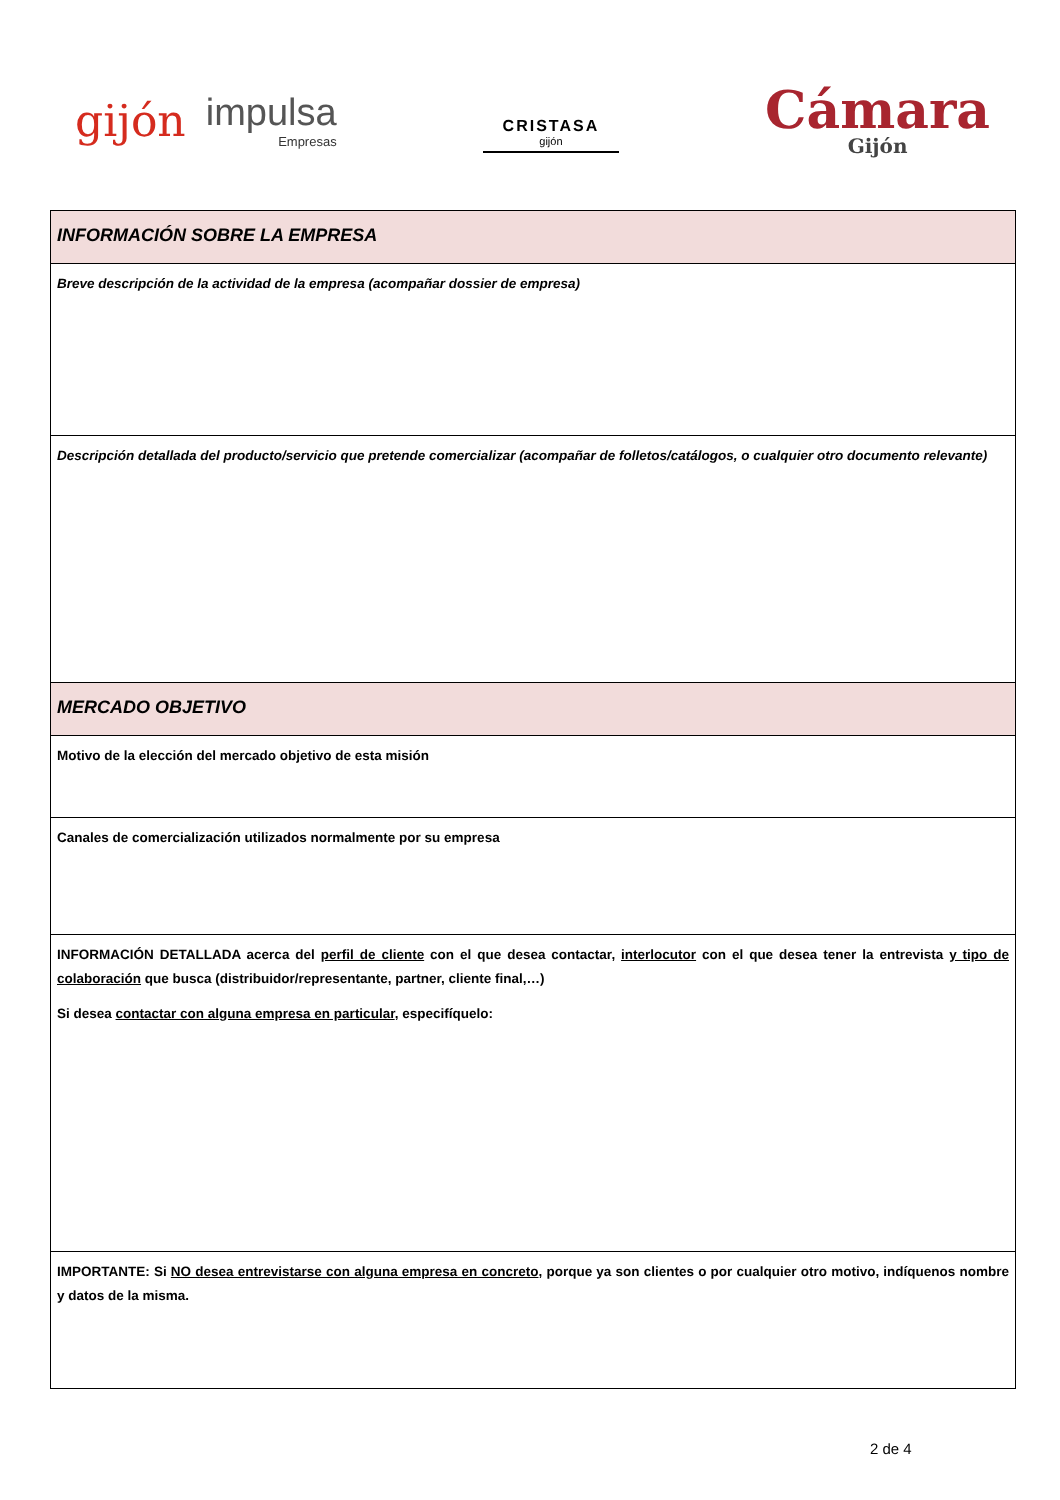gijón impulsa
Empresas
CRISTASA
gijón
Cámara
Gijón
| INFORMACIÓN SOBRE LA EMPRESA |
| Breve descripción de la actividad de la empresa (acompañar dossier de empresa) |
| Descripción detallada del producto/servicio que pretende comercializar (acompañar de folletos/catálogos, o cualquier otro documento relevante) |
| MERCADO OBJETIVO |
| Motivo de la elección del mercado objetivo de esta misión |
| Canales de comercialización utilizados normalmente por su empresa |
| INFORMACIÓN DETALLADA acerca del perfil de cliente con el que desea contactar, interlocutor con el que desea tener la entrevista y tipo de colaboración que busca (distribuidor/representante, partner, cliente final,…) Si desea contactar con alguna empresa en particular , especifíquelo: |
| IMPORTANTE: Si NO desea entrevistarse con alguna empresa en concreto , porque ya son clientes o por cualquier otro motivo, indíquenos nombre y datos de la misma. |
2 de 4